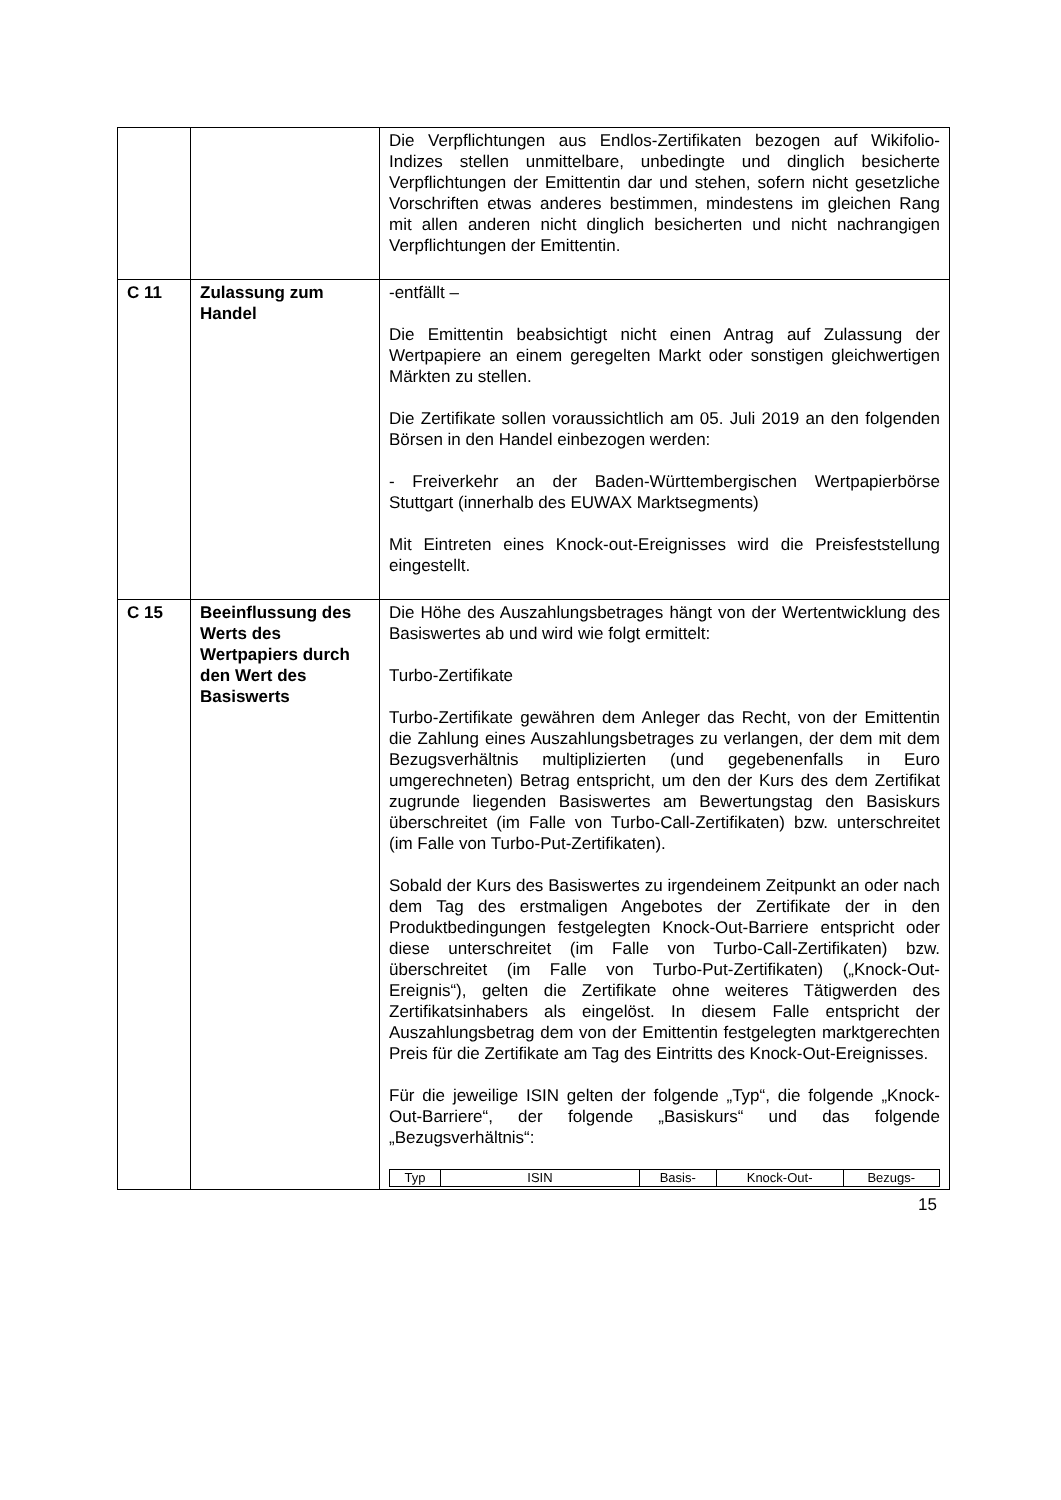| | | Die Verpflichtungen aus Endlos-Zertifikaten bezogen auf Wikifolio-Indizes stellen unmittelbare, unbedingte und dinglich besicherte Verpflichtungen der Emittentin dar und stehen, sofern nicht gesetzliche Vorschriften etwas anderes bestimmen, mindestens im gleichen Rang mit allen anderen nicht dinglich besicherten und nicht nachrangigen Verpflichtungen der Emittentin. |
| C 11 | Zulassung zum Handel | -entfällt – Die Emittentin beabsichtigt nicht einen Antrag auf Zulassung der Wertpapiere an einem geregelten Markt oder sonstigen gleichwertigen Märkten zu stellen. Die Zertifikate sollen voraussichtlich am 05. Juli 2019 an den folgenden Börsen in den Handel einbezogen werden: - Freiverkehr an der Baden-Württembergischen Wertpapierbörse Stuttgart (innerhalb des EUWAX Marktsegments) Mit Eintreten eines Knock-out-Ereignisses wird die Preisfeststellung eingestellt. |
| C 15 | Beeinflussung des Werts des Wertpapiers durch den Wert des Basiswerts | Die Höhe des Auszahlungsbetrages hängt von der Wertentwicklung des Basiswertes ab und wird wie folgt ermittelt: Turbo-Zertifikate Turbo-Zertifikate gewähren dem Anleger das Recht, von der Emittentin die Zahlung eines Auszahlungsbetrages zu verlangen, der dem mit dem Bezugsverhältnis multiplizierten (und gegebenenfalls in Euro umgerechneten) Betrag entspricht, um den der Kurs des dem Zertifikat zugrunde liegenden Basiswertes am Bewertungstag den Basiskurs überschreitet (im Falle von Turbo-Call-Zertifikaten) bzw. unterschreitet (im Falle von Turbo-Put-Zertifikaten). Sobald der Kurs des Basiswertes zu irgendeinem Zeitpunkt an oder nach dem Tag des erstmaligen Angebotes der Zertifikate der in den Produktbedingungen festgelegten Knock-Out-Barriere entspricht oder diese unterschreitet (im Falle von Turbo-Call-Zertifikaten) bzw. überschreitet (im Falle von Turbo-Put-Zertifikaten) („Knock-Out-Ereignis“), gelten die Zertifikate ohne weiteres Tätigwerden des Zertifikatsinhabers als eingelöst. In diesem Falle entspricht der Auszahlungsbetrag dem von der Emittentin festgelegten marktgerechten Preis für die Zertifikate am Tag des Eintritts des Knock-Out-Ereignisses. Für die jeweilige ISIN gelten der folgende „Typ“, die folgende „Knock-Out-Barriere“, der folgende „Basiskurs“ und das folgende „Bezugsverhältnis“: / Typ / ISIN / Basis- / Knock-Out- / Bezugs- / / --- / --- / --- / --- / --- / |
15